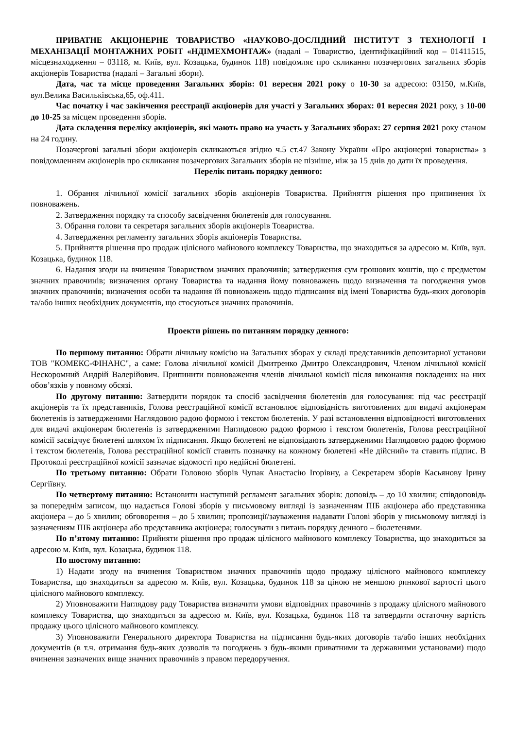ПРИВАТНЕ АКЦІОНЕРНЕ ТОВАРИСТВО «НАУКОВО-ДОСЛІДНИЙ ІНСТИТУТ З ТЕХНОЛОГІЇ І МЕХАНІЗАЦІЇ МОНТАЖНИХ РОБІТ «НДІМЕХМОНТАЖ» (надалі – Товариство, ідентифікаційний код – 01411515, місцезнаходження – 03118, м. Київ, вул. Козацька, будинок 118) повідомляє про скликання позачергових загальних зборів акціонерів Товариства (надалі – Загальні збори).
Дата, час та місце проведення Загальних зборів: 01 вересня 2021 року о 10-30 за адресою: 03150, м.Київ, вул.Велика Васильківська,65, оф.411.
Час початку і час закінчення реєстрації акціонерів для участі у Загальних зборах: 01 вересня 2021 року, з 10-00 до 10-25 за місцем проведення зборів.
Дата складення переліку акціонерів, які мають право на участь у Загальних зборах: 27 серпня 2021 року станом на 24 годину.
Позачергові загальні збори акціонерів скликаються згідно ч.5 ст.47 Закону України «Про акціонерні товариства» з повідомленням акціонерів про скликання позачергових Загальних зборів не пізніше, ніж за 15 днів до дати їх проведення.
Перелік питань порядку денного:
1. Обрання лічильної комісії загальних зборів акціонерів Товариства. Прийняття рішення про припинення їх повноважень.
2. Затвердження порядку та способу засвідчення бюлетенів для голосування.
3. Обрання голови та секретаря загальних зборів акціонерів Товариства.
4. Затвердження регламенту загальних зборів акціонерів Товариства.
5. Прийняття рішення про продаж цілісного майнового комплексу Товариства, що знаходиться за адресою м. Київ, вул. Козацька, будинок 118.
6. Надання згоди на вчинення Товариством значних правочинів; затвердження сум грошових коштів, що є предметом значних правочинів; визначення органу Товариства та надання йому повноважень щодо визначення та погодження умов значних правочинів; визначення особи та надання їй повноважень щодо підписання від імені Товариства будь-яких договорів та/або інших необхідних документів, що стосуються значних правочинів.
Проекти рішень по питанням порядку денного:
По першому питанню: Обрати лічильну комісію на Загальних зборах у складі представників депозитарної установи ТОВ "КОМЕКС-ФІНАНС", а саме: Голова лічильної комісії Дмитренко Дмитро Олександрович, Членом лічильної комісії Нескоромний Андрій Валерійович. Припинити повноваження членів лічильної комісії після виконання покладених на них обов’язків у повному обсязі.
По другому питанню: Затвердити порядок та спосіб засвідчення бюлетенів для голосування: під час реєстрації акціонерів та їх представників, Голова реєстраційної комісії встановлює відповідність виготовлених для видачі акціонерам бюлетенів із затвердженими Наглядовою радою формою і текстом бюлетенів. У разі встановлення відповідності виготовлених для видачі акціонерам бюлетенів із затвердженими Наглядовою радою формою і текстом бюлетенів, Голова реєстраційної комісії засвідчує бюлетені шляхом їх підписання. Якщо бюлетені не відповідають затвердженими Наглядовою радою формою і текстом бюлетенів, Голова реєстраційної комісії ставить позначку на кожному бюлетені «Не дійсний» та ставить підпис. В Протоколі реєстраційної комісії зазначає відомості про недійсні бюлетені.
По третьому питанню: Обрати Головою зборів Чупак Анастасію Ігорівну, а Секретарем зборів Касьянову Ірину Сергіївну.
По четвертому питанню: Встановити наступний регламент загальних зборів: доповідь – до 10 хвилин; співдоповідь за попереднім записом, що надається Голові зборів у письмовому вигляді із зазначенням ПІБ акціонера або представника акціонера – до 5 хвилин; обговорення – до 5 хвилин; пропозиції/зауваження надавати Голові зборів у письмовому вигляді із зазначенням ПІБ акціонера або представника акціонера; голосувати з питань порядку денного – бюлетенями.
По п’ятому питанню: Прийняти рішення про продаж цілісного майнового комплексу Товариства, що знаходиться за адресою м. Київ, вул. Козацька, будинок 118.
По шостому питанню:
1) Надати згоду на вчинення Товариством значних правочинів щодо продажу цілісного майнового комплексу Товариства, що знаходиться за адресою м. Київ, вул. Козацька, будинок 118 за ціною не меншою ринкової вартості цього цілісного майнового комплексу.
2) Уповноважити Наглядову раду Товариства визначити умови відповідних правочинів з продажу цілісного майнового комплексу Товариства, що знаходиться за адресою м. Київ, вул. Козацька, будинок 118 та затвердити остаточну вартість продажу цього цілісного майнового комплексу.
3) Уповноважити Генерального директора Товариства на підписання будь-яких договорів та/або інших необхідних документів (в т.ч. отримання будь-яких дозволів та погоджень з будь-якими приватними та державними установами) щодо вчинення зазначених вище значних правочинів з правом передоручення.